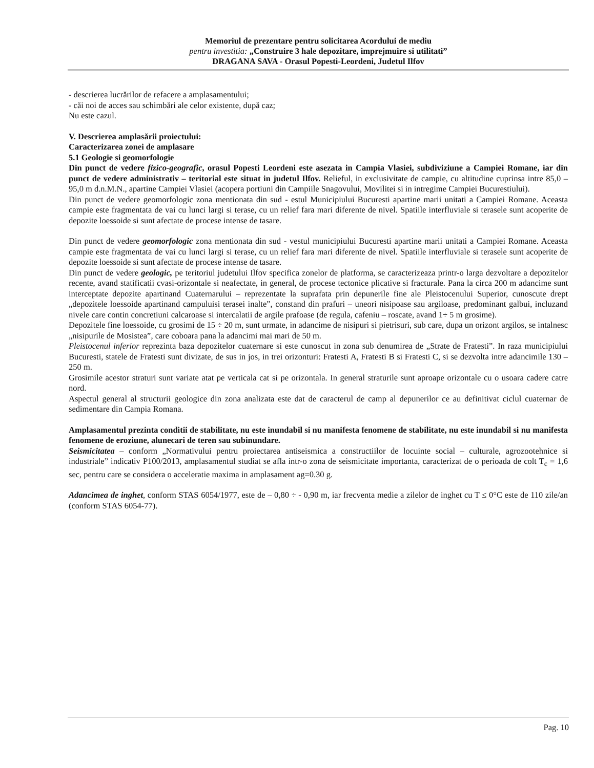Memoriul de prezentare pentru solicitarea Acordului de mediu
pentru investitia: „Construire 3 hale depozitare, imprejmuire si utilitati”
DRAGANA SAVA - Orasul Popesti-Leordeni, Judetul Ilfov
- descrierea lucrărilor de refacere a amplasamentului;
- căi noi de acces sau schimbări ale celor existente, după caz;
Nu este cazul.
V. Descrierea amplasării proiectului:
Caracterizarea zonei de amplasare
5.1 Geologie si geomorfologie
Din punct de vedere fizico-geografic, orasul Popesti Leordeni este asezata in Campia Vlasiei, subdiviziune a Campiei Romane, iar din punct de vedere administrativ – teritorial este situat in judetul Ilfov. Relieful, in exclusivitate de campie, cu altitudine cuprinsa intre 85,0 – 95,0 m d.n.M.N., apartine Campiei Vlasiei (acopera portiuni din Campiile Snagovului, Movilitei si in intregime Campiei Bucurestiului).
Din punct de vedere geomorfologic zona mentionata din sud - estul Municipiului Bucuresti apartine marii unitati a Campiei Romane. Aceasta campie este fragmentata de vai cu lunci largi si terase, cu un relief fara mari diferente de nivel. Spatiile interfluviale si terasele sunt acoperite de depozite loessoide si sunt afectate de procese intense de tasare.
Din punct de vedere geomorfologic zona mentionata din sud - vestul municipiului Bucuresti apartine marii unitati a Campiei Romane. Aceasta campie este fragmentata de vai cu lunci largi si terase, cu un relief fara mari diferente de nivel. Spatiile interfluviale si terasele sunt acoperite de depozite loessoide si sunt afectate de procese intense de tasare.
Din punct de vedere geologic, pe teritoriul judetului Ilfov specifica zonelor de platforma, se caracterizeaza printr-o larga dezvoltare a depozitelor recente, avand statificatii cvasi-orizontale si neafectate, in general, de procese tectonice plicative si fracturale. Pana la circa 200 m adancime sunt interceptate depozite apartinand Cuaternarului – reprezentate la suprafata prin depunerile fine ale Pleistocenului Superior, cunoscute drept „depozitele loessoide apartinand campuluisi terasei inalte”, constand din prafuri – uneori nisipoase sau argiloase, predominant galbui, incluzand nivele care contin concretiuni calcaroase si intercalatii de argile prafoase (de regula, cafeniu – roscate, avand 1÷ 5 m grosime).
Depozitele fine loessoide, cu grosimi de 15 ÷ 20 m, sunt urmate, in adancime de nisipuri si pietrisuri, sub care, dupa un orizont argilos, se intalnesc „nisipurile de Mosistea”, care coboara pana la adancimi mai mari de 50 m.
Pleistocenul inferior reprezinta baza depozitelor cuaternare si este cunoscut in zona sub denumirea de „Strate de Fratesti”. In raza municipiului Bucuresti, statele de Fratesti sunt divizate, de sus in jos, in trei orizonturi: Fratesti A, Fratesti B si Fratesti C, si se dezvolta intre adancimile 130 – 250 m.
Grosimile acestor straturi sunt variate atat pe verticala cat si pe orizontala. In general straturile sunt aproape orizontale cu o usoara cadere catre nord.
Aspectul general al structurii geologice din zona analizata este dat de caracterul de camp al depunerilor ce au definitivat ciclul cuaternar de sedimentare din Campia Romana.
Amplasamentul prezinta conditii de stabilitate, nu este inundabil si nu manifesta fenomene de stabilitate, nu este inundabil si nu manifesta fenomene de eroziune, alunecari de teren sau subinundare.
Seismicitatea – conform „Normativului pentru proiectarea antiseismica a constructiilor de locuinte social – culturale, agrozootehnice si industriale” indicativ P100/2013, amplasamentul studiat se afla intr-o zona de seismicitate importanta, caracterizat de o perioada de colt T<sub>c</sub> = 1,6 sec, pentru care se considera o acceleratie maxima in amplasament ag=0.30 g.
Adancimea de inghet, conform STAS 6054/1977, este de – 0,80 ÷ - 0,90 m, iar frecventa medie a zilelor de inghet cu T ≤ 0°C este de 110 zile/an (conform STAS 6054-77).
Pag. 10